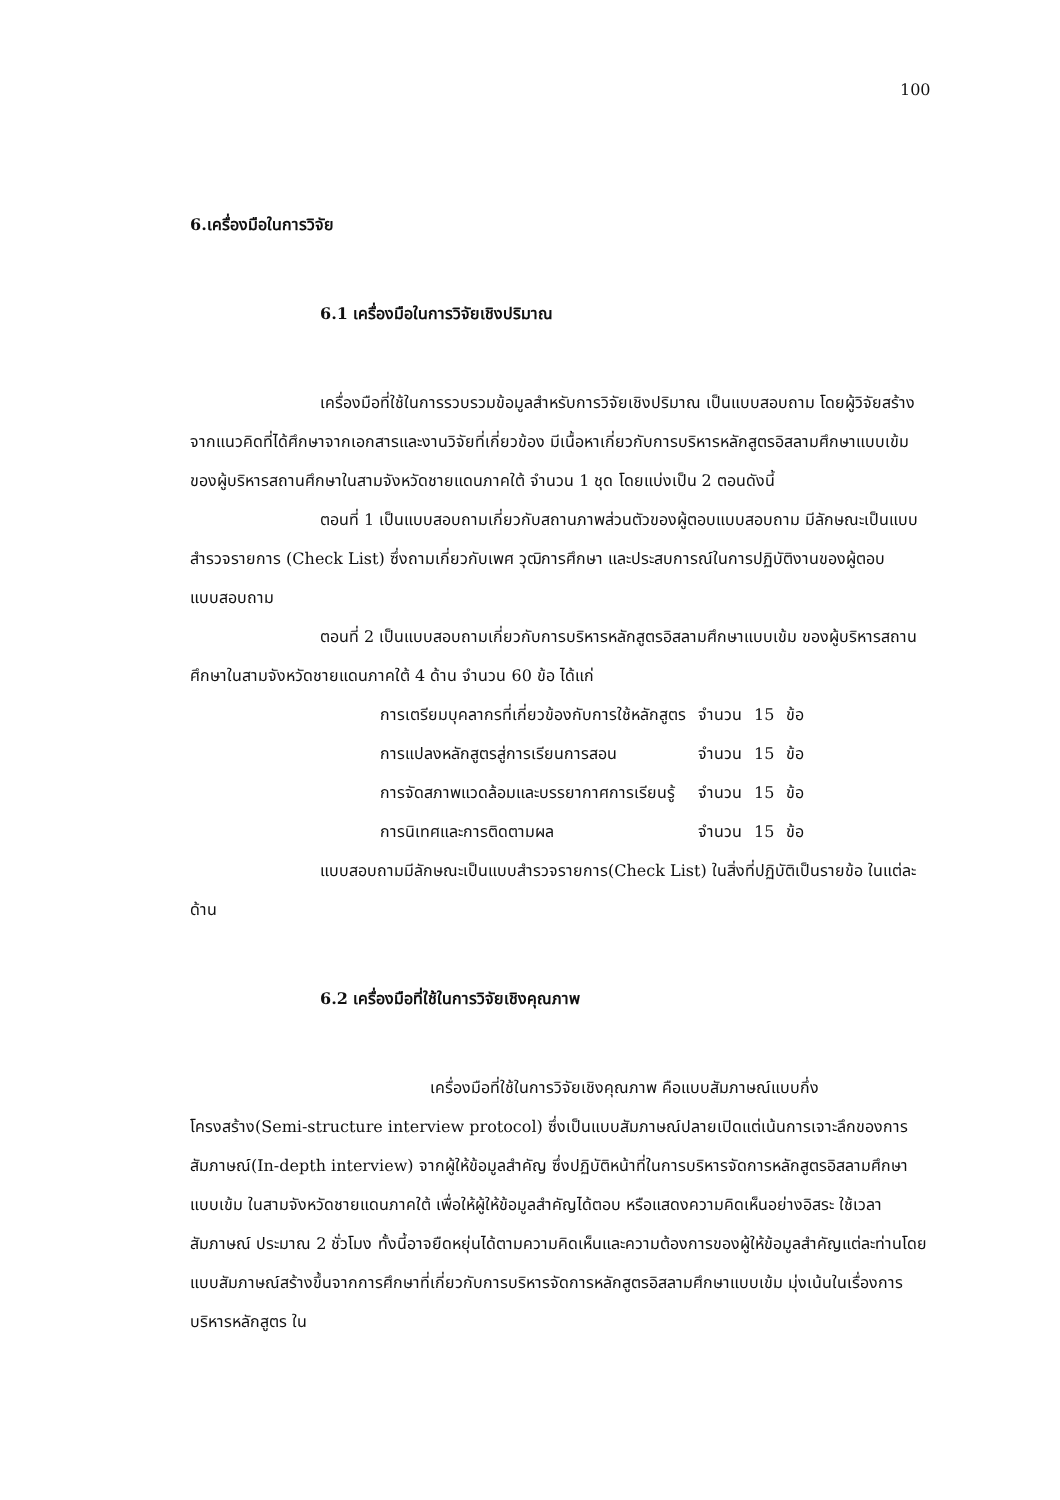100
6.เครื่องมือในการวิจัย
6.1 เครื่องมือในการวิจัยเชิงปริมาณ
เครื่องมือที่ใช้ในการรวบรวมข้อมูลสำหรับการวิจัยเชิงปริมาณ เป็นแบบสอบถาม โดยผู้วิจัยสร้างจากแนวคิดที่ได้ศึกษาจากเอกสารและงานวิจัยที่เกี่ยวข้อง มีเนื้อหาเกี่ยวกับการบริหารหลักสูตรอิสลามศึกษาแบบเข้ม ของผู้บริหารสถานศึกษาในสามจังหวัดชายแดนภาคใต้ จำนวน 1 ชุด โดยแบ่งเป็น 2 ตอนดังนี้
ตอนที่ 1 เป็นแบบสอบถามเกี่ยวกับสถานภาพส่วนตัวของผู้ตอบแบบสอบถาม มีลักษณะเป็นแบบสำรวจรายการ (Check List) ซึ่งถามเกี่ยวกับเพศ วุฒิการศึกษา และประสบการณ์ในการปฏิบัติงานของผู้ตอบแบบสอบถาม
ตอนที่ 2 เป็นแบบสอบถามเกี่ยวกับการบริหารหลักสูตรอิสลามศึกษาแบบเข้ม ของผู้บริหารสถานศึกษาในสามจังหวัดชายแดนภาคใต้ 4 ด้าน จำนวน 60 ข้อ ได้แก่
| การเตรียมบุคลากรที่เกี่ยวข้องกับการใช้หลักสูตร | จำนวน | 15 | ข้อ |
| การแปลงหลักสูตรสู่การเรียนการสอน | จำนวน | 15 | ข้อ |
| การจัดสภาพแวดล้อมและบรรยากาศการเรียนรู้ | จำนวน | 15 | ข้อ |
| การนิเทศและการติดตามผล | จำนวน | 15 | ข้อ |
แบบสอบถามมีลักษณะเป็นแบบสำรวจรายการ(Check List) ในสิ่งที่ปฏิบัติเป็นรายข้อ ในแต่ละด้าน
6.2 เครื่องมือที่ใช้ในการวิจัยเชิงคุณภาพ
เครื่องมือที่ใช้ในการวิจัยเชิงคุณภาพ คือแบบสัมภาษณ์แบบกึ่งโครงสร้าง(Semi-structure interview protocol) ซึ่งเป็นแบบสัมภาษณ์ปลายเปิดแต่เน้นการเจาะลึกของการสัมภาษณ์(In-depth interview) จากผู้ให้ข้อมูลสำคัญ ซึ่งปฏิบัติหน้าที่ในการบริหารจัดการหลักสูตรอิสลามศึกษาแบบเข้ม ในสามจังหวัดชายแดนภาคใต้ เพื่อให้ผู้ให้ข้อมูลสำคัญได้ตอบ หรือแสดงความคิดเห็นอย่างอิสระ ใช้เวลาสัมภาษณ์ ประมาณ 2 ชั่วโมง ทั้งนี้อาจยืดหยุ่นได้ตามความคิดเห็นและความต้องการของผู้ให้ข้อมูลสำคัญแต่ละท่านโดยแบบสัมภาษณ์สร้างขึ้นจากการศึกษาที่เกี่ยวกับการบริหารจัดการหลักสูตรอิสลามศึกษาแบบเข้ม มุ่งเน้นในเรื่องการบริหารหลักสูตร ใน